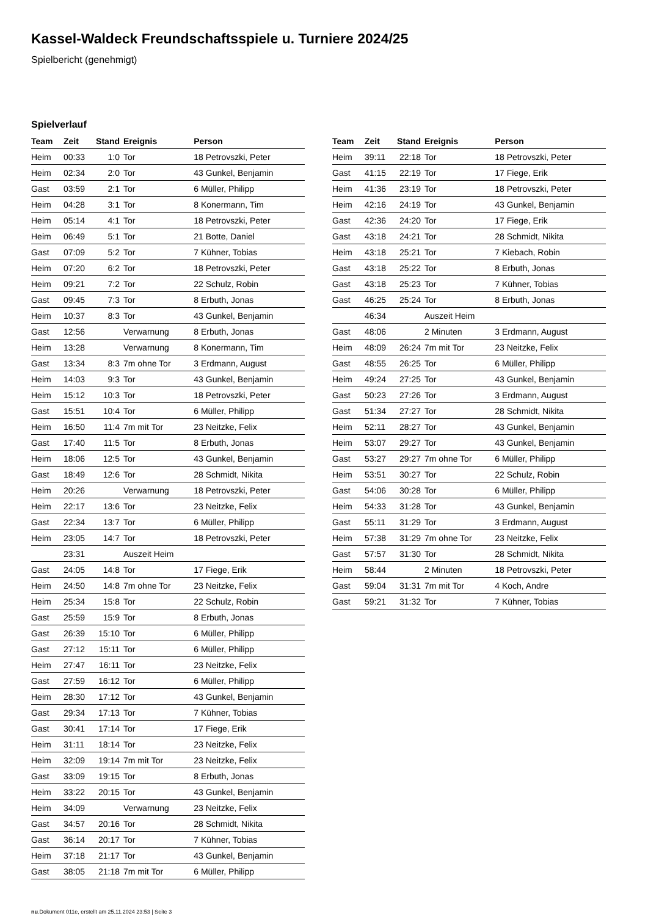Kassel-Waldeck Freundschaftsspiele u. Turniere 2024/25
Spielbericht (genehmigt)
Spielverlauf
| Team | Zeit | Stand | Ereignis | Person |
| --- | --- | --- | --- | --- |
| Heim | 00:33 | 1:0 | Tor | 18 Petrovszki, Peter |
| Heim | 02:34 | 2:0 | Tor | 43 Gunkel, Benjamin |
| Gast | 03:59 | 2:1 | Tor | 6 Müller, Philipp |
| Heim | 04:28 | 3:1 | Tor | 8 Konermann, Tim |
| Heim | 05:14 | 4:1 | Tor | 18 Petrovszki, Peter |
| Heim | 06:49 | 5:1 | Tor | 21 Botte, Daniel |
| Gast | 07:09 | 5:2 | Tor | 7 Kühner, Tobias |
| Heim | 07:20 | 6:2 | Tor | 18 Petrovszki, Peter |
| Heim | 09:21 | 7:2 | Tor | 22 Schulz, Robin |
| Gast | 09:45 | 7:3 | Tor | 8 Erbuth, Jonas |
| Heim | 10:37 | 8:3 | Tor | 43 Gunkel, Benjamin |
| Gast | 12:56 | | Verwarnung | 8 Erbuth, Jonas |
| Heim | 13:28 | | Verwarnung | 8 Konermann, Tim |
| Gast | 13:34 | 8:3 | 7m ohne Tor | 3 Erdmann, August |
| Heim | 14:03 | 9:3 | Tor | 43 Gunkel, Benjamin |
| Heim | 15:12 | 10:3 | Tor | 18 Petrovszki, Peter |
| Gast | 15:51 | 10:4 | Tor | 6 Müller, Philipp |
| Heim | 16:50 | 11:4 | 7m mit Tor | 23 Neitzke, Felix |
| Gast | 17:40 | 11:5 | Tor | 8 Erbuth, Jonas |
| Heim | 18:06 | 12:5 | Tor | 43 Gunkel, Benjamin |
| Gast | 18:49 | 12:6 | Tor | 28 Schmidt, Nikita |
| Heim | 20:26 | | Verwarnung | 18 Petrovszki, Peter |
| Heim | 22:17 | 13:6 | Tor | 23 Neitzke, Felix |
| Gast | 22:34 | 13:7 | Tor | 6 Müller, Philipp |
| Heim | 23:05 | 14:7 | Tor | 18 Petrovszki, Peter |
| | 23:31 | | Auszeit Heim | |
| Gast | 24:05 | 14:8 | Tor | 17 Fiege, Erik |
| Heim | 24:50 | 14:8 | 7m ohne Tor | 23 Neitzke, Felix |
| Heim | 25:34 | 15:8 | Tor | 22 Schulz, Robin |
| Gast | 25:59 | 15:9 | Tor | 8 Erbuth, Jonas |
| Gast | 26:39 | 15:10 | Tor | 6 Müller, Philipp |
| Gast | 27:12 | 15:11 | Tor | 6 Müller, Philipp |
| Heim | 27:47 | 16:11 | Tor | 23 Neitzke, Felix |
| Gast | 27:59 | 16:12 | Tor | 6 Müller, Philipp |
| Heim | 28:30 | 17:12 | Tor | 43 Gunkel, Benjamin |
| Gast | 29:34 | 17:13 | Tor | 7 Kühner, Tobias |
| Gast | 30:41 | 17:14 | Tor | 17 Fiege, Erik |
| Heim | 31:11 | 18:14 | Tor | 23 Neitzke, Felix |
| Heim | 32:09 | 19:14 | 7m mit Tor | 23 Neitzke, Felix |
| Gast | 33:09 | 19:15 | Tor | 8 Erbuth, Jonas |
| Heim | 33:22 | 20:15 | Tor | 43 Gunkel, Benjamin |
| Heim | 34:09 | | Verwarnung | 23 Neitzke, Felix |
| Gast | 34:57 | 20:16 | Tor | 28 Schmidt, Nikita |
| Gast | 36:14 | 20:17 | Tor | 7 Kühner, Tobias |
| Heim | 37:18 | 21:17 | Tor | 43 Gunkel, Benjamin |
| Gast | 38:05 | 21:18 | 7m mit Tor | 6 Müller, Philipp |
| Team | Zeit | Stand | Ereignis | Person |
| --- | --- | --- | --- | --- |
| Heim | 39:11 | 22:18 | Tor | 18 Petrovszki, Peter |
| Gast | 41:15 | 22:19 | Tor | 17 Fiege, Erik |
| Heim | 41:36 | 23:19 | Tor | 18 Petrovszki, Peter |
| Heim | 42:16 | 24:19 | Tor | 43 Gunkel, Benjamin |
| Gast | 42:36 | 24:20 | Tor | 17 Fiege, Erik |
| Gast | 43:18 | 24:21 | Tor | 28 Schmidt, Nikita |
| Heim | 43:18 | 25:21 | Tor | 7 Kiebach, Robin |
| Gast | 43:18 | 25:22 | Tor | 8 Erbuth, Jonas |
| Gast | 43:18 | 25:23 | Tor | 7 Kühner, Tobias |
| Gast | 46:25 | 25:24 | Tor | 8 Erbuth, Jonas |
| | 46:34 | | Auszeit Heim | |
| Gast | 48:06 | | 2 Minuten | 3 Erdmann, August |
| Heim | 48:09 | 26:24 | 7m mit Tor | 23 Neitzke, Felix |
| Gast | 48:55 | 26:25 | Tor | 6 Müller, Philipp |
| Heim | 49:24 | 27:25 | Tor | 43 Gunkel, Benjamin |
| Gast | 50:23 | 27:26 | Tor | 3 Erdmann, August |
| Gast | 51:34 | 27:27 | Tor | 28 Schmidt, Nikita |
| Heim | 52:11 | 28:27 | Tor | 43 Gunkel, Benjamin |
| Heim | 53:07 | 29:27 | Tor | 43 Gunkel, Benjamin |
| Gast | 53:27 | 29:27 | 7m ohne Tor | 6 Müller, Philipp |
| Heim | 53:51 | 30:27 | Tor | 22 Schulz, Robin |
| Gast | 54:06 | 30:28 | Tor | 6 Müller, Philipp |
| Heim | 54:33 | 31:28 | Tor | 43 Gunkel, Benjamin |
| Gast | 55:11 | 31:29 | Tor | 3 Erdmann, August |
| Heim | 57:38 | 31:29 | 7m ohne Tor | 23 Neitzke, Felix |
| Gast | 57:57 | 31:30 | Tor | 28 Schmidt, Nikita |
| Heim | 58:44 | | 2 Minuten | 18 Petrovszki, Peter |
| Gast | 59:04 | 31:31 | 7m mit Tor | 4 Koch, Andre |
| Gast | 59:21 | 31:32 | Tor | 7 Kühner, Tobias |
nu.Dokument 011e, erstellt am 25.11.2024 23:53 | Seite 3